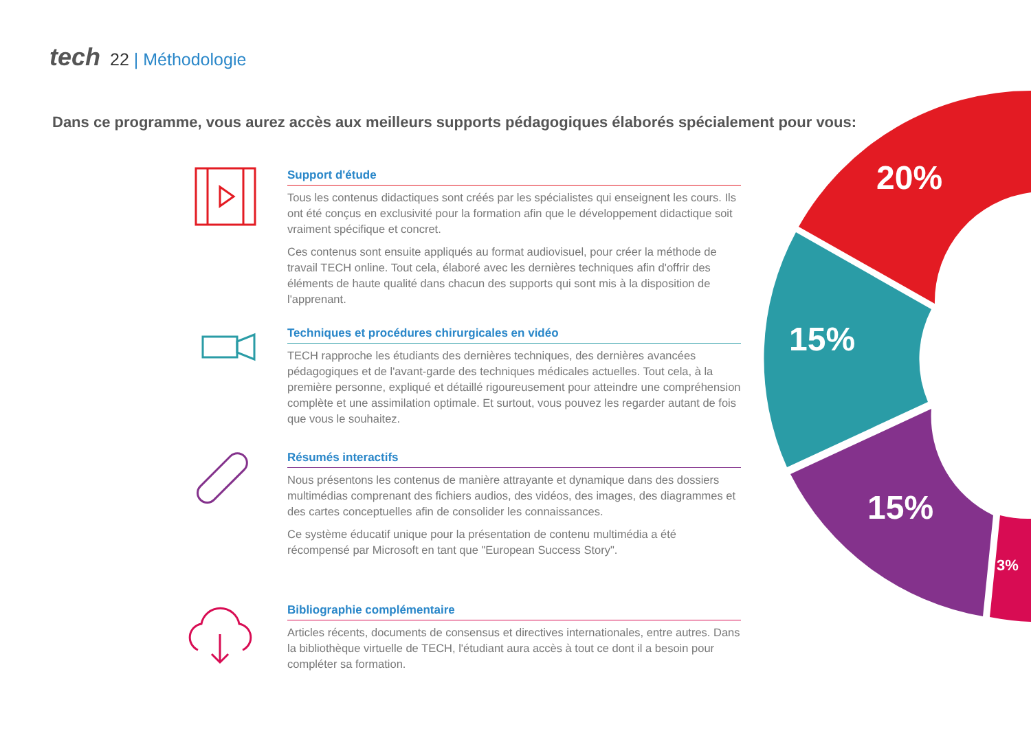tech 22 | Méthodologie
Dans ce programme, vous aurez accès aux meilleurs supports pédagogiques élaborés spécialement pour vous:
Support d'étude
Tous les contenus didactiques sont créés par les spécialistes qui enseignent les cours. Ils ont été conçus en exclusivité pour la formation afin que le développement didactique soit vraiment spécifique et concret.
Ces contenus sont ensuite appliqués au format audiovisuel, pour créer la méthode de travail TECH online. Tout cela, élaboré avec les dernières techniques afin d'offrir des éléments de haute qualité dans chacun des supports qui sont mis à la disposition de l'apprenant.
Techniques et procédures chirurgicales en vidéo
TECH rapproche les étudiants des dernières techniques, des dernières avancées pédagogiques et de l'avant-garde des techniques médicales actuelles. Tout cela, à la première personne, expliqué et détaillé rigoureusement pour atteindre une compréhension complète et une assimilation optimale. Et surtout, vous pouvez les regarder autant de fois que vous le souhaitez.
Résumés interactifs
Nous présentons les contenus de manière attrayante et dynamique dans des dossiers multimédias comprenant des fichiers audios, des vidéos, des images, des diagrammes et des cartes conceptuelles afin de consolider les connaissances.
Ce système éducatif unique pour la présentation de contenu multimédia a été récompensé par Microsoft en tant que "European Success Story".
Bibliographie complémentaire
Articles récents, documents de consensus et directives internationales, entre autres. Dans la bibliothèque virtuelle de TECH, l'étudiant aura accès à tout ce dont il a besoin pour compléter sa formation.
20%
15%
15%
3%